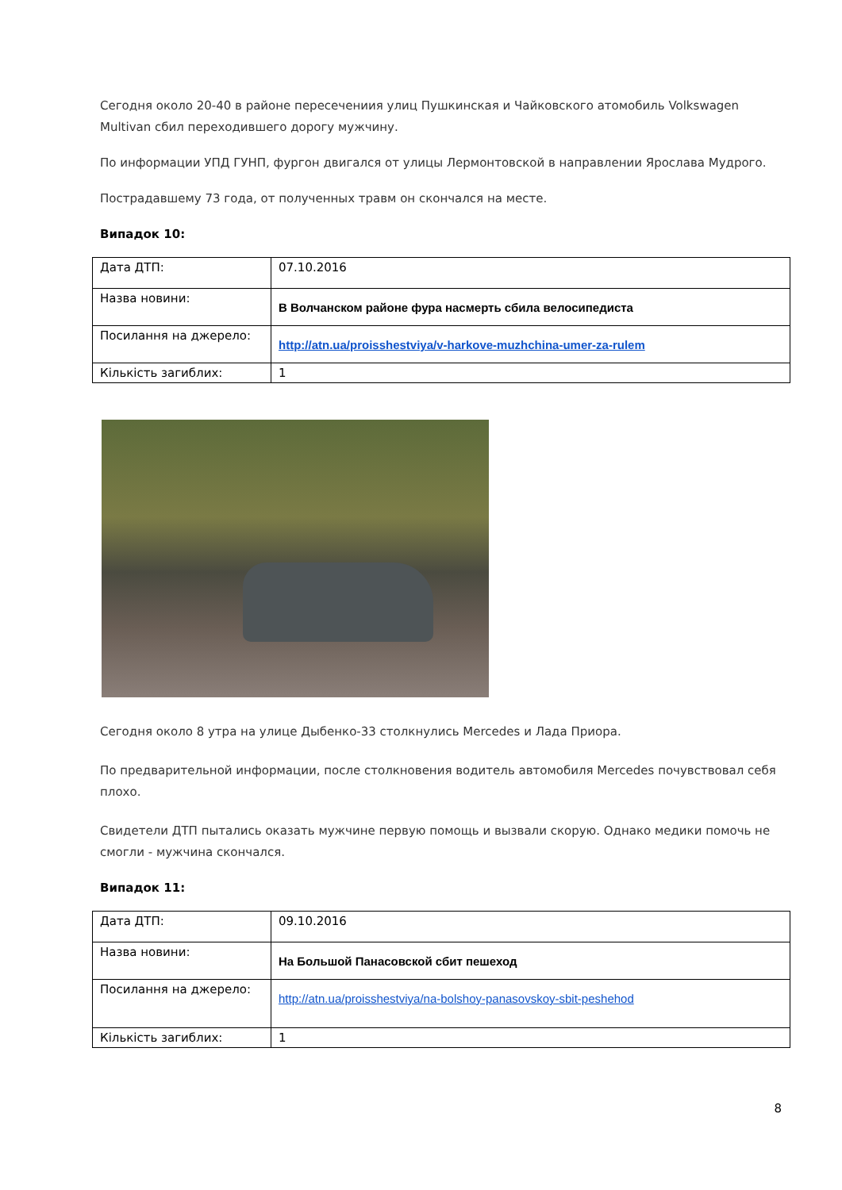Сегодня около 20-40 в районе пересечениия улиц Пушкинская и Чайковского атомобиль Volkswagen Multivan сбил переходившего дорогу мужчину.
По информации УПД ГУНП, фургон двигался от улицы Лермонтовской в направлении Ярослава Мудрого.
Пострадавшему 73 года, от полученных травм он скончался на месте.
Випадок 10:
| Дата ДТП: | 07.10.2016 |
| Назва новини: | В Волчанском районе фура насмерть сбила велосипедиста |
| Посилання на джерело: | http://atn.ua/proisshestviya/v-harkove-muzhchina-umer-za-rulem |
| Кількість загиблих: | 1 |
Сегодня около 8 утра на улице Дыбенко-33 столкнулись Mercedes и Лада Приора.
По предварительной информации, после столкновения водитель автомобиля Mercedes почувствовал себя плохо.
Свидетели ДТП пытались оказать мужчине первую помощь и вызвали скорую. Однако медики помочь не смогли - мужчина скончался.
Випадок 11:
| Дата ДТП: | 09.10.2016 |
| Назва новини: | На Большой Панасовской сбит пешеход |
| Посилання на джерело: | http://atn.ua/proisshestviya/na-bolshoy-panasovskoy-sbit-peshehod |
| Кількість загиблих: | 1 |
8